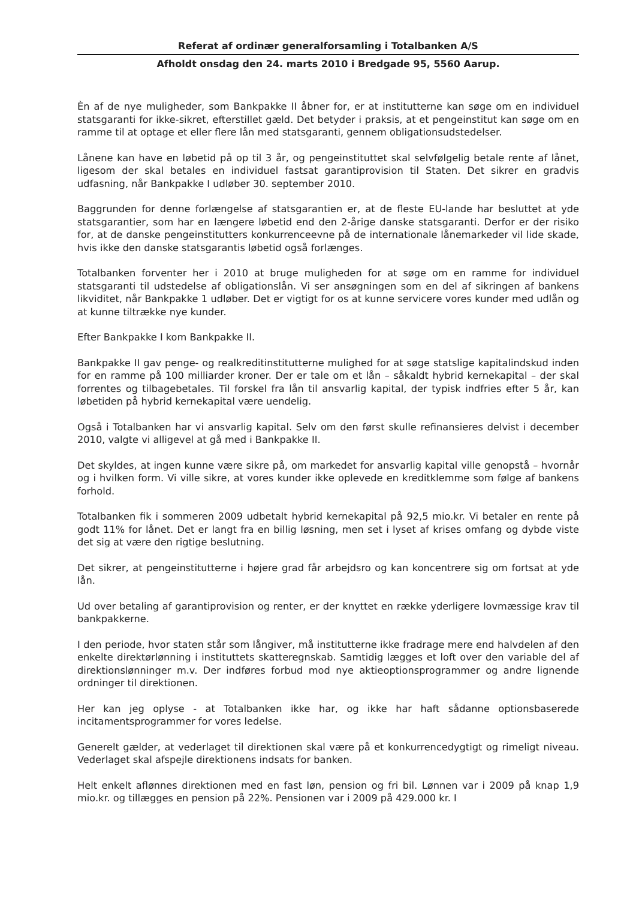Referat af ordinær generalforsamling i Totalbanken A/S
Afholdt onsdag den 24. marts 2010 i Bredgade 95, 5560 Aarup.
Èn af de nye muligheder, som Bankpakke II åbner for, er at institutterne kan søge om en individuel statsgaranti for ikke-sikret, efterstillet gæld. Det betyder i praksis, at et pengeinstitut kan søge om en ramme til at optage et eller flere lån med statsgaranti, gennem obligationsudstedelser.
Lånene kan have en løbetid på op til 3 år, og pengeinstituttet skal selvfølgelig betale rente af lånet, ligesom der skal betales en individuel fastsat garantiprovision til Staten. Det sikrer en gradvis udfasning, når Bankpakke I udløber 30. september 2010.
Baggrunden for denne forlængelse af statsgarantien er, at de fleste EU-lande har besluttet at yde statsgarantier, som har en længere løbetid end den 2-årige danske statsgaranti. Derfor er der risiko for, at de danske pengeinstitutters konkurrenceevne på de internationale lånemarkeder vil lide skade, hvis ikke den danske statsgarantis løbetid også forlænges.
Totalbanken forventer her i 2010 at bruge muligheden for at søge om en ramme for individuel statsgaranti til udstedelse af obligationslån. Vi ser ansøgningen som en del af sikringen af bankens likviditet, når Bankpakke 1 udløber. Det er vigtigt for os at kunne servicere vores kunder med udlån og at kunne tiltrække nye kunder.
Efter Bankpakke I kom Bankpakke II.
Bankpakke II gav penge- og realkreditinstitutterne mulighed for at søge statslige kapitalindskud inden for en ramme på 100 milliarder kroner. Der er tale om et lån – såkaldt hybrid kernekapital – der skal forrentes og tilbagebetales. Til forskel fra lån til ansvarlig kapital, der typisk indfries efter 5 år, kan løbetiden på hybrid kernekapital være uendelig.
Også i Totalbanken har vi ansvarlig kapital. Selv om den først skulle refinansieres delvist i december 2010, valgte vi alligevel at gå med i Bankpakke II.
Det skyldes, at ingen kunne være sikre på, om markedet for ansvarlig kapital ville genopstå – hvornår og i hvilken form. Vi ville sikre, at vores kunder ikke oplevede en kreditklemme som følge af bankens forhold.
Totalbanken fik i sommeren 2009 udbetalt hybrid kernekapital på 92,5 mio.kr. Vi betaler en rente på godt 11% for lånet. Det er langt fra en billig løsning, men set i lyset af krises omfang og dybde viste det sig at være den rigtige beslutning.
Det sikrer, at pengeinstitutterne i højere grad får arbejdsro og kan koncentrere sig om fortsat at yde lån.
Ud over betaling af garantiprovision og renter, er der knyttet en række yderligere lovmæssige krav til bankpakkerne.
I den periode, hvor staten står som långiver, må institutterne ikke fradrage mere end halvdelen af den enkelte direktørlønning i instituttets skatteregnskab. Samtidig lægges et loft over den variable del af direktionslønninger m.v. Der indføres forbud mod nye aktieoptionsprogrammer og andre lignende ordninger til direktionen.
Her kan jeg oplyse - at Totalbanken ikke har, og ikke har haft sådanne optionsbaserede incitamentsprogrammer for vores ledelse.
Generelt gælder, at vederlaget til direktionen skal være på et konkurrencedygtigt og rimeligt niveau. Vederlaget skal afspejle direktionens indsats for banken.
Helt enkelt aflønnes direktionen med en fast løn, pension og fri bil. Lønnen var i 2009 på knap 1,9 mio.kr. og tillægges en pension på 22%. Pensionen var i 2009 på 429.000 kr. I